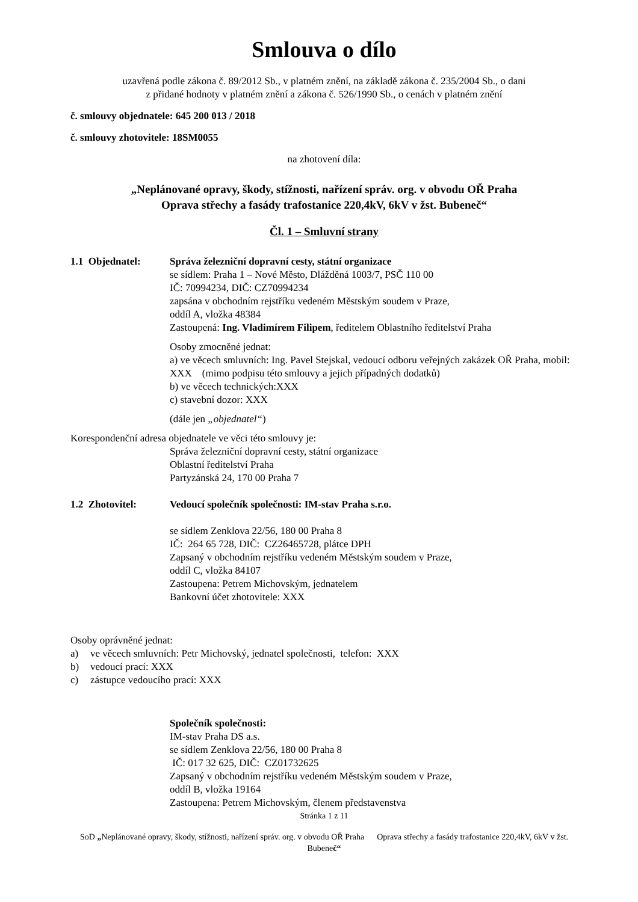Smlouva o dílo
uzavřená podle zákona č. 89/2012 Sb., v platném znění, na základě zákona č. 235/2004 Sb., o dani
z přidané hodnoty v platném znění a zákona č. 526/1990 Sb., o cenách v platném znění
č. smlouvy objednatele: 645 200 013 / 2018
č. smlouvy zhotovitele: 18SM0055
na zhotovení díla:
„Neplánované opravy, škody, stížnosti, nařízení správ. org. v obvodu OŘ Praha
Oprava střechy a fasády trafostanice 220,4kV, 6kV v žst. Bubeneč“
Čl. 1 – Smluvní strany
1.1 Objednatel: Správa železniční dopravní cesty, státní organizace
se sídlem: Praha 1 – Nové Město, Dlážděná 1003/7, PSČ 110 00
IČ: 70994234, DIČ: CZ70994234
zapsána v obchodním rejstříku vedeném Městským soudem v Praze,
oddíl A, vložka 48384
Zastoupená: Ing. Vladimírem Filipem, ředitelem Oblastního ředitelství Praha
Osoby zmocněné jednat:
a) ve věcech smluvních: Ing. Pavel Stejskal, vedoucí odboru veřejných zakázek OŘ Praha, mobil: XXX (mimo podpisu této smlouvy a jejich případných dodatků)
b) ve věcech technických:XXX
c) stavební dozor: XXX
(dále jen „objednatel“)
Korespondenční adresa objednatele ve věci této smlouvy je:
Správa železniční dopravní cesty, státní organizace
Oblastní ředitelství Praha
Partyzánská 24, 170 00 Praha 7
1.2 Zhotovitel: Vedoucí společník společnosti: IM-stav Praha s.r.o.
se sídlem Zenklova 22/56, 180 00 Praha 8
IČ: 264 65 728, DIČ: CZ26465728, plátce DPH
Zapsaný v obchodním rejstříku vedeném Městským soudem v Praze,
oddíl C, vložka 84107
Zastoupena: Petrem Michovským, jednatelem
Bankovní účet zhotovitele: XXX
Osoby oprávněné jednat:
a) ve věcech smluvních: Petr Michovský, jednatel společnosti, telefon: XXX
b) vedoucí prací: XXX
c) zástupce vedoucího prací: XXX
Společník společnosti:
IM-stav Praha DS a.s.
se sídlem Zenklova 22/56, 180 00 Praha 8
IČ: 017 32 625, DIČ: CZ01732625
Zapsaný v obchodním rejstříku vedeném Městským soudem v Praze,
oddíl B, vložka 19164
Zastoupena: Petrem Michovským, členem představenstva
Stránka 1 z 11
SoD „Neplánované opravy, škody, stížnosti, nařízení správ. org. v obvodu OŘ Praha Oprava střechy a fasády trafostanice 220,4kV, 6kV v žst. Bubeneč“